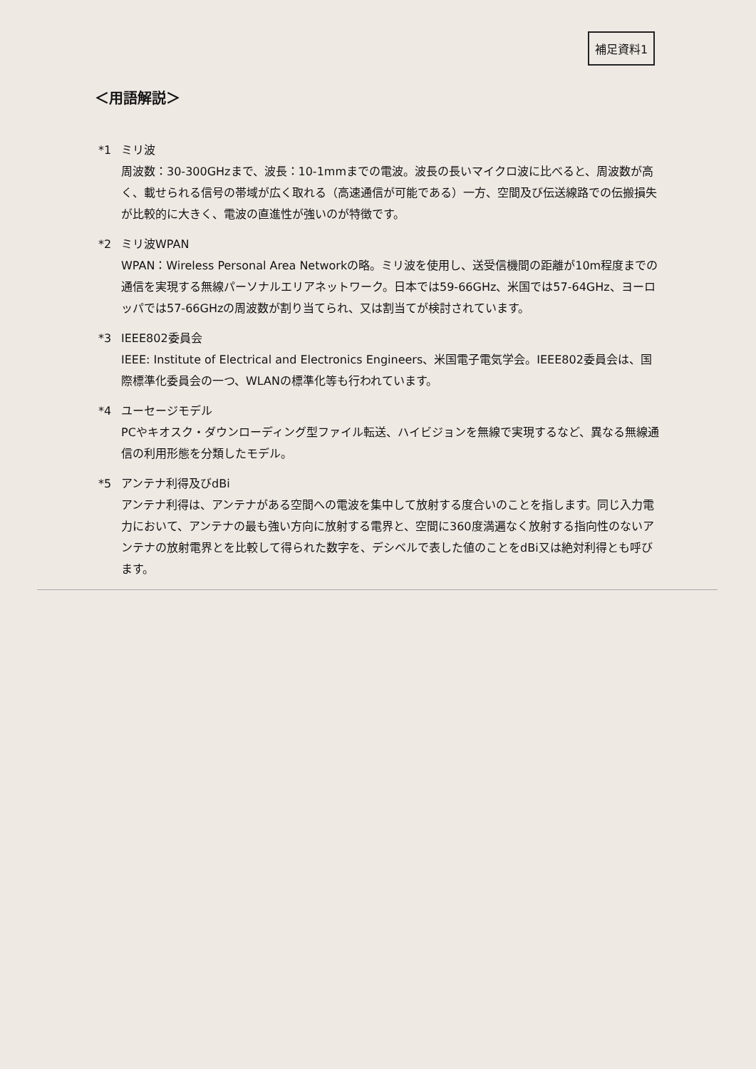補足資料1
＜用語解説＞
*1 ミリ波
周波数：30-300GHzまで、波長：10-1mmまでの電波。波長の長いマイクロ波に比べると、周波数が高く、載せられる信号の帯域が広く取れる（高速通信が可能である）一方、空間及び伝送線路での伝搬損失が比較的に大きく、電波の直進性が強いのが特徴です。
*2 ミリ波WPAN
WPAN：Wireless Personal Area Networkの略。ミリ波を使用し、送受信機間の距離が10m程度までの通信を実現する無線パーソナルエリアネットワーク。日本では59-66GHz、米国では57-64GHz、ヨーロッパでは57-66GHzの周波数が割り当てられ、又は割当てが検討されています。
*3 IEEE802委員会
IEEE: Institute of Electrical and Electronics Engineers、米国電子電気学会。IEEE802委員会は、国際標準化委員会の一つ、WLANの標準化等も行われています。
*4 ユーセージモデル
PCやキオスク・ダウンローディング型ファイル転送、ハイビジョンを無線で実現するなど、異なる無線通信の利用形態を分類したモデル。
*5 アンテナ利得及びdBi
アンテナ利得は、アンテナがある空間への電波を集中して放射する度合いのことを指します。同じ入力電力において、アンテナの最も強い方向に放射する電界と、空間に360度満遍なく放射する指向性のないアンテナの放射電界とを比較して得られた数字を、デシベルで表した値のことをdBi又は絶対利得とも呼びます。